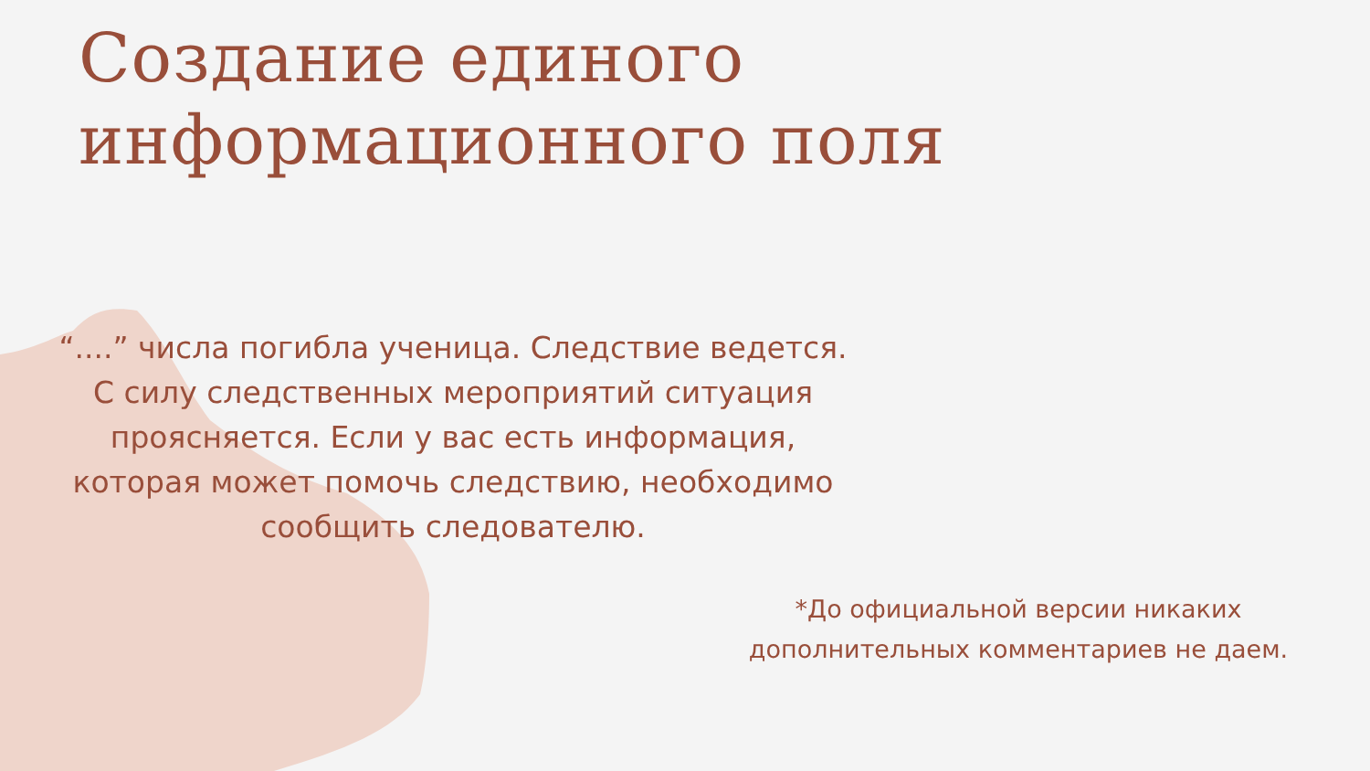Создание единого
информационного поля
“....” числа погибла ученица. Следствие ведется. С силу следственных мероприятий ситуация проясняется. Если у вас есть информация, которая может помочь следствию, необходимо сообщить следователю.
*До официальной версии никаких дополнительных комментариев не даем.